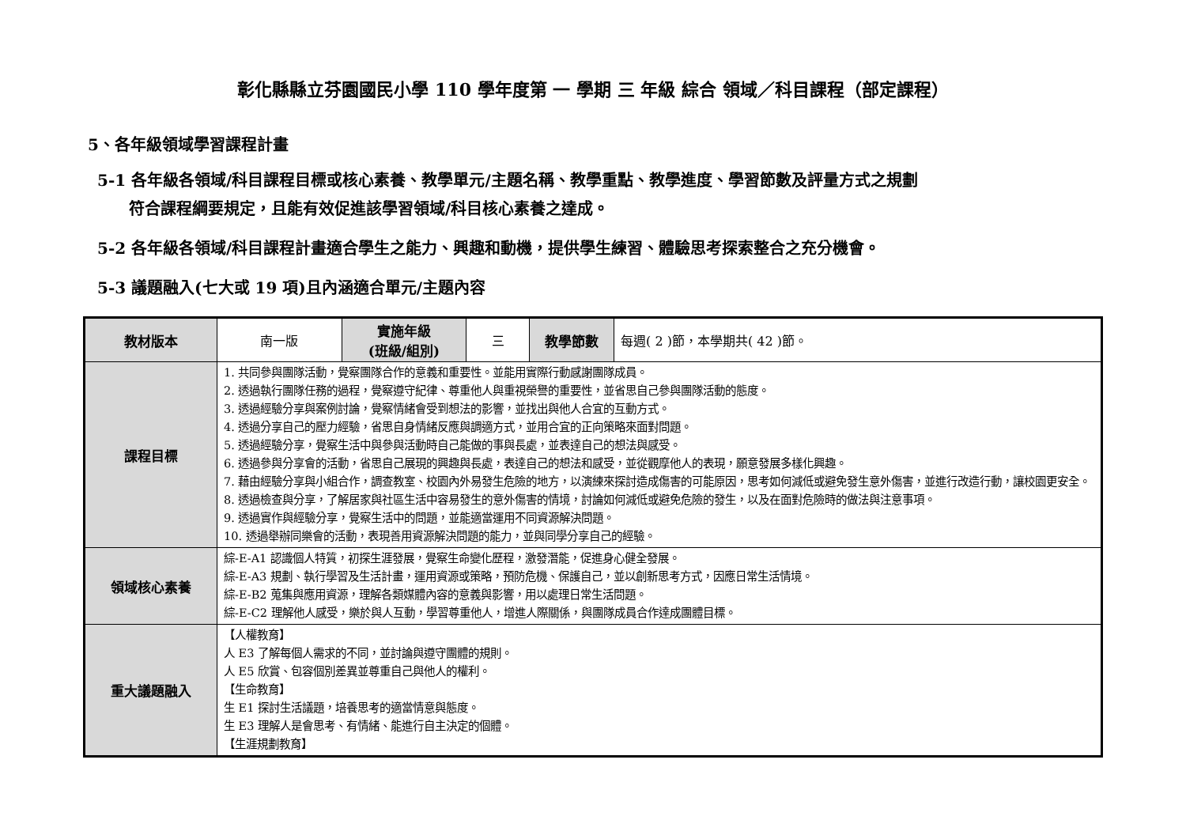彰化縣縣立芬園國民小學 110 學年度第 一 學期 三 年級 綜合 領域／科目課程（部定課程）
5、各年級領域學習課程計畫
5-1 各年級各領域/科目課程目標或核心素養、教學單元/主題名稱、教學重點、教學進度、學習節數及評量方式之規劃
符合課程綱要規定，且能有效促進該學習領域/科目核心素養之達成。
5-2 各年級各領域/科目課程計畫適合學生之能力、興趣和動機，提供學生練習、體驗思考探索整合之充分機會。
5-3 議題融入(七大或 19 項)且內涵適合單元/主題內容
| 教材版本 | 南一版 | 實施年級 (班級/組別) | 三 | 教學節數 | 每週( 2 )節，本學期共( 42 )節。 |
| 課程目標 | 1. 共同參與團隊活動，覺察團隊合作的意義和重要性。並能用實際行動感謝團隊成員。 2. 透過執行團隊任務的過程，覺察遵守紀律、尊重他人與重視榮譽的重要性，並省思自己參與團隊活動的態度。 3. 透過經驗分享與案例討論，覺察情緒會受到想法的影響，並找出與他人合宜的互動方式。 4. 透過分享自己的壓力經驗，省思自身情緒反應與調適方式，並用合宜的正向策略來面對問題。 5. 透過經驗分享，覺察生活中與參與活動時自己能做的事與長處，並表達自己的想法與感受。 6. 透過參與分享會的活動，省思自己展現的興趣與長處，表達自己的想法和感受，並從觀摩他人的表現，願意發展多樣化興趣。 7. 藉由經驗分享與小組合作，調查教室、校園內外易發生危險的地方，以演練來探討造成傷害的可能原因，思考如何減低或避免發生意外傷害，並進行改造行動，讓校園更安全。 8. 透過檢查與分享，了解居家與社區生活中容易發生的意外傷害的情境，討論如何減低或避免危險的發生，以及在面對危險時的做法與注意事項。 9. 透過實作與經驗分享，覺察生活中的問題，並能適當運用不同資源解決問題。 10. 透過舉辦同樂會的活動，表現善用資源解決問題的能力，並與同學分享自己的經驗。 | | | | |
| 領域核心素養 | 綜-E-A1 認識個人特質，初探生涯發展，覺察生命變化歷程，激發潛能，促進身心健全發展。 綜-E-A3 規劃、執行學習及生活計畫，運用資源或策略，預防危機、保護自己，並以創新思考方式，因應日常生活情境。 綜-E-B2 蒐集與應用資源，理解各類媒體內容的意義與影響，用以處理日常生活問題。 綜-E-C2 理解他人感受，樂於與人互動，學習尊重他人，增進人際關係，與團隊成員合作達成團體目標。 | | | | |
| 重大議題融入 | 【人權教育】 人 E3 了解每個人需求的不同，並討論與遵守團體的規則。 人 E5 欣賞、包容個別差異並尊重自己與他人的權利。 【生命教育】 生 E1 探討生活議題，培養思考的適當情意與態度。 生 E3 理解人是會思考、有情緒、能進行自主決定的個體。 【生涯規劃教育】 | | | | |